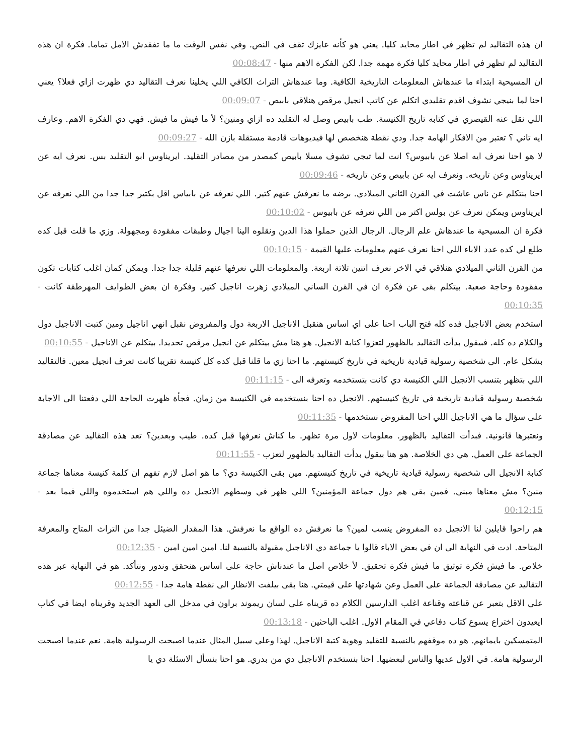ان هذه التقاليد لم تظهر في اطار محايد كليا. يعني هو كأنه عايزك تقف في النص. وفي نفس الوقت ما ما تفقدش الامل تماما. فكرة ان هذه التقاليد لم تظهر في اطار محايد كليا فكرة مهمة جدا. لكن الفكرة الاهم منها - 00:08:47
ان المسيحية ابتداء ما عندهاش المعلومات التاريخية الكافية. وما عندهاش التراث الكافي اللي يخلينا نعرف التقاليد دي ظهرت ازاي فعلا؟ يعني احنا لما بنيجي نشوف اقدم تقليدي اتكلم عن كاتب انجيل مرقص هنلاقي بابيص - 00:09:07
اللي نقل عنه القيصري في كتابه تاريخ الكنيسة. طب بابيص وصل له التقليد ده ازاي ومنين؟ لأ ما فيش ما فيش. فهي دي الفكرة الاهم. وعارف ايه تاني ؟ تعتبر من الافكار الهامة جدا. ودي نقطة هنخصص لها فيديوهات قادمة مستقلة بازن الله - 00:09:27
لا هو احنا نعرف ايه اصلا عن بابيوس؟ انت لما تيجي تشوف مسلا بابيص كمصدر من مصادر التقليد. ايريناوس ابو التقليد بس. نعرف ايه عن ايريناوس وعن تاريخه. ونعرف ايه عن بابيص وعن تاريخه - 00:09:46
احنا بنتكلم عن ناس عاشت في القرن الثاني الميلادي. برضه ما نعرفش عنهم كتير. اللي نعرفه عن بابياس اقل بكتير جدا جدا من اللي نعرفه عن ايريناوس ويمكن نعرف عن بولس اكتر من اللي نعرفه عن بابيوس - 00:10:02
فكرة ان المسيحية ما عندهاش علم الرجال. الرجال الذين حملوا هذا الدين ونقلوه الينا اجيال وطبقات مفقودة ومجهولة. وزي ما قلت قبل كده طلع لي كده عدد الاباء اللي احنا نعرف عنهم معلومات عليها القيمة - 00:10:15
من القرن الثاني الميلادي هنلاقي في الاخر نعرف اتنين تلاتة اربعة. والمعلومات اللي نعرفها عنهم قليلة جدا جدا. ويمكن كمان اغلب كتابات تكون مفقودة وحاجة صعبة. بيتكلم بقى عن فكرة ان في القرن الساني الميلادي زهرت اناجيل كتير. وفكرة ان بعض الطوايف المهرطقة كانت - 00:10:35
استخدم بعض الاناجيل فده كله فتح الباب احنا على اي اساس هنقبل الاناجيل الاربعة دول والمفروض نقبل انهي اناجيل ومين كتبت الاناجيل دول والكلام ده كله. فبيقول بدأت التقاليد بالظهور لتعزوا كتابة الانجيل. هو هنا مش بيتكلم عن انجيل مرقص تحديدا. بيتكلم عن الاناجيل - 00:10:55
بشكل عام. الى شخصية رسولية قيادية تاريخية في تاريخ كنيستهم. ما احنا زي ما قلنا قبل كده كل كنيسة تقريبا كانت تعرف انجيل معين. فالتقاليد اللي بتظهر بتنسب الانجيل اللي الكنيسة دي كانت بتستخدمه وتعرفه الى - 00:11:15
شخصية رسولية قيادية تاريخية في تاريخ كنيستهم. الانجيل ده احنا بنستخدمه في الكنيسة من زمان. فجأة ظهرت الحاجة اللي دفعتنا الى الاجابة على سؤال ما هي الاناجيل اللي احنا المفروض نستخدمها - 00:11:35
ونعتبرها قانونية. فبدأت التقاليد بالظهور. معلومات لاول مرة تظهر. ما كناش نعرفها قبل كده. طيب وبعدين؟ تعد هذه التقاليد عن مصادقة الجماعة على العمل. هي دي الخلاصة. هو هنا بيقول بدأت التقاليد بالظهور لتعزب - 00:11:55
كتابة الانجيل الى شخصية رسولية قيادية تاريخية في تاريخ كنيستهم. مين بقى الكنيسة دي؟ ما هو اصل لازم تفهم ان كلمة كنيسة معناها جماعة منين؟ مش معناها مبنى. فمين بقى هم دول جماعة المؤمنين؟ اللي ظهر في وسطهم الانجيل ده واللي هم استخدموه واللي فيما بعد - 00:12:15
هم راحوا قايلين لنا الانجيل ده المفروض ينسب لمين؟ ما نعرفش ده الواقع ما نعرفش. هذا المقدار الضيئل جدا من التراث المتاح والمعرفة المتاحة. ادت في النهاية الى ان في بعض الاباء قالوا يا جماعة دي الاناجيل مقبولة بالنسبة لنا. امين امين امين - 00:12:35
خلاص. ما فيش فكرة توثيق ما فيش فكرة تحقيق. لأ خلاص اصل ما عندناش حاجة على اساس هنحقق وندور ونتأكد. هو في النهاية عبر هذه التقاليد عن مصادقة الجماعة على العمل وعن شهادتها على قيمتي. هنا بقى بيلفت الانظار الى نقطة هامة جدا - 00:12:55
على الاقل بتعبر عن قناعته وقناعة اغلب الدارسين الكلام ده قريناه على لسان ريموند براون في مدخل الى العهد الجديد وقريناه ايضا في كتاب ايعيدون اختراع يسوع كتاب دفاعي في المقام الاول. اغلب الباحثين - 00:13:18
المتمسكين بايمانهم. هو ده موقفهم بالنسبة للتقليد وهوية كتبة الاناجيل. لهذا وعلى سبيل المثال عندما اصبحت الرسولية هامة. نعم عندما اصبحت الرسولية هامة. في الاول عديها والناس لبعضيها. احنا بنستخدم الاناجيل دي من بدري. هو احنا بنسأل الاسئلة دي يا